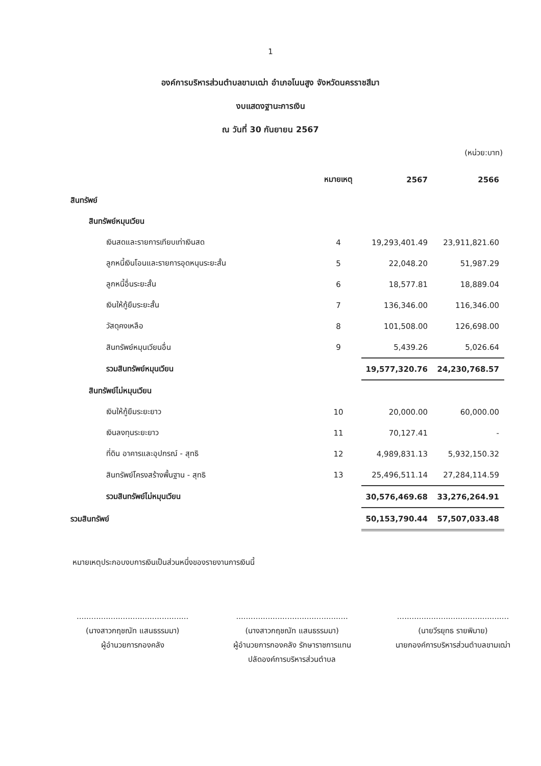1
องค์การบริหารส่วนตำบลขามเฒ่า อำเภอโนนสูง จังหวัดนครราชสีมา
งบแสดงฐานะการเงิน
ณ วันที่ 30 กันยายน 2567
(หน่วย:บาท)
| | หมายเหตุ | 2567 | 2566 |
| --- | --- | --- | --- |
| สินทรัพย์ | | | |
| สินทรัพย์หมุนเวียน | | | |
| เงินสดและรายการเทียบเท่าเงินสด | 4 | 19,293,401.49 | 23,911,821.60 |
| ลูกหนี้เงินโอนและรายการอุดหนุนระยะสั้น | 5 | 22,048.20 | 51,987.29 |
| ลูกหนี้อื่นระยะสั้น | 6 | 18,577.81 | 18,889.04 |
| เงินให้กู้ยืมระยะสั้น | 7 | 136,346.00 | 116,346.00 |
| วัสดุคงเหลือ | 8 | 101,508.00 | 126,698.00 |
| สินทรัพย์หมุนเวียนอื่น | 9 | 5,439.26 | 5,026.64 |
| รวมสินทรัพย์หมุนเวียน | | 19,577,320.76 | 24,230,768.57 |
| สินทรัพย์ไม่หมุนเวียน | | | |
| เงินให้กู้ยืมระยะยาว | 10 | 20,000.00 | 60,000.00 |
| เงินลงทุนระยะยาว | 11 | 70,127.41 | - |
| ที่ดิน อาคารและอุปกรณ์ - สุทธิ | 12 | 4,989,831.13 | 5,932,150.32 |
| สินทรัพย์โครงสร้างพื้นฐาน - สุทธิ | 13 | 25,496,511.14 | 27,284,114.59 |
| รวมสินทรัพย์ไม่หมุนเวียน | | 30,576,469.68 | 33,276,264.91 |
| รวมสินทรัพย์ | | 50,153,790.44 | 57,507,033.48 |
หมายเหตุประกอบงบการเงินเป็นส่วนหนึ่งของรายงานการเงินนี้
..............................................
(นางสาวกฤชณัท แสนธรรมมา)
ผู้อำนวยการกองคลัง
..............................................
(นางสาวกฤชณัท แสนธรรมมา)
ผู้อำนวยการกองคลัง รักษาราชการแทน
ปลัดองค์การบริหารส่วนตำบล
..............................................
(นายวีรยุทธ รายพิมาย)
นายกองค์การบริหารส่วนตำบลขามเฒ่า